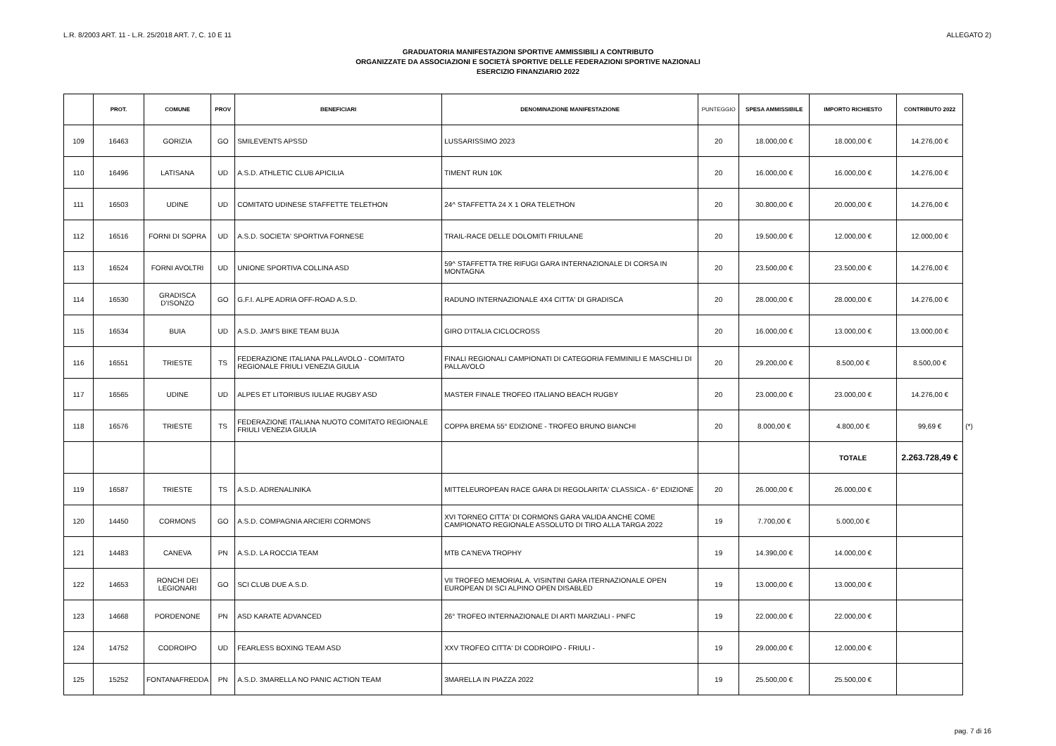L.R. 8/2003 ART. 11 - L.R. 25/2018 ART. 7, C. 10 E 11 ALLEGATO 2)
GRADUATORIA MANIFESTAZIONI SPORTIVE AMMISSIBILI A CONTRIBUTO
ORGANIZZATE DA ASSOCIAZIONI E SOCIETÀ SPORTIVE DELLE FEDERAZIONI SPORTIVE NAZIONALI
ESERCIZIO FINANZIARIO 2022
| | PROT. | COMUNE | PROV | BENEFICIARI | DENOMINAZIONE MANIFESTAZIONE | PUNTEGGIO | SPESA AMMISSIBILE | IMPORTO RICHIESTO | CONTRIBUTO 2022 | |
| 109 | 16463 | GORIZIA | GO | SMILEVENTS APSSD | LUSSARISSIMO 2023 | 20 | 18.000,00 € | 18.000,00 € | 14.276,00 € | |
| 110 | 16496 | LATISANA | UD | A.S.D. ATHLETIC CLUB APICILIA | TIMENT RUN 10K | 20 | 16.000,00 € | 16.000,00 € | 14.276,00 € | |
| 111 | 16503 | UDINE | UD | COMITATO UDINESE STAFFETTE TELETHON | 24^ STAFFETTA 24 X 1 ORA TELETHON | 20 | 30.800,00 € | 20.000,00 € | 14.276,00 € | |
| 112 | 16516 | FORNI DI SOPRA | UD | A.S.D. SOCIETA' SPORTIVA FORNESE | TRAIL-RACE DELLE DOLOMITI FRIULANE | 20 | 19.500,00 € | 12.000,00 € | 12.000,00 € | |
| 113 | 16524 | FORNI AVOLTRI | UD | UNIONE SPORTIVA COLLINA ASD | 59^ STAFFETTA TRE RIFUGI GARA INTERNAZIONALE DI CORSA IN MONTAGNA | 20 | 23.500,00 € | 23.500,00 € | 14.276,00 € | |
| 114 | 16530 | GRADISCA D'ISONZO | GO | G.F.I. ALPE ADRIA OFF-ROAD A.S.D. | RADUNO INTERNAZIONALE 4X4 CITTA' DI GRADISCA | 20 | 28.000,00 € | 28.000,00 € | 14.276,00 € | |
| 115 | 16534 | BUIA | UD | A.S.D. JAM'S BIKE TEAM BUJA | GIRO D'ITALIA CICLOCROSS | 20 | 16.000,00 € | 13.000,00 € | 13.000,00 € | |
| 116 | 16551 | TRIESTE | TS | FEDERAZIONE ITALIANA PALLAVOLO - COMITATO REGIONALE FRIULI VENEZIA GIULIA | FINALI REGIONALI CAMPIONATI DI CATEGORIA FEMMINILI E MASCHILI DI PALLAVOLO | 20 | 29.200,00 € | 8.500,00 € | 8.500,00 € | |
| 117 | 16565 | UDINE | UD | ALPES ET LITORIBUS IULIAE RUGBY ASD | MASTER FINALE TROFEO ITALIANO BEACH RUGBY | 20 | 23.000,00 € | 23.000,00 € | 14.276,00 € | |
| 118 | 16576 | TRIESTE | TS | FEDERAZIONE ITALIANA NUOTO COMITATO REGIONALE FRIULI VENEZIA GIULIA | COPPA BREMA 55° EDIZIONE - TROFEO BRUNO BIANCHI | 20 | 8.000,00 € | 4.800,00 € | 99,69 € | (*) |
| | | | | | | | | TOTALE | 2.263.728,49 € | |
| 119 | 16587 | TRIESTE | TS | A.S.D. ADRENALINIKA | MITTELEUROPEAN RACE GARA DI REGOLARITA' CLASSICA - 6° EDIZIONE | 20 | 26.000,00 € | 26.000,00 € | | |
| 120 | 14450 | CORMONS | GO | A.S.D. COMPAGNIA ARCIERI CORMONS | XVI TORNEO CITTA' DI CORMONS GARA VALIDA ANCHE COME CAMPIONATO REGIONALE ASSOLUTO DI TIRO ALLA TARGA 2022 | 19 | 7.700,00 € | 5.000,00 € | | |
| 121 | 14483 | CANEVA | PN | A.S.D. LA ROCCIA TEAM | MTB CA'NEVA TROPHY | 19 | 14.390,00 € | 14.000,00 € | | |
| 122 | 14653 | RONCHI DEI LEGIONARI | GO | SCI CLUB DUE A.S.D. | VII TROFEO MEMORIAL A. VISINTINI GARA ITERNAZIONALE OPEN EUROPEAN DI SCI ALPINO OPEN DISABLED | 19 | 13.000,00 € | 13.000,00 € | | |
| 123 | 14668 | PORDENONE | PN | ASD KARATE ADVANCED | 26° TROFEO INTERNAZIONALE DI ARTI MARZIALI - PNFC | 19 | 22.000,00 € | 22.000,00 € | | |
| 124 | 14752 | CODROIPO | UD | FEARLESS BOXING TEAM ASD | XXV TROFEO CITTA' DI CODROIPO - FRIULI - | 19 | 29.000,00 € | 12.000,00 € | | |
| 125 | 15252 | FONTANAFREDDA | PN | A.S.D. 3MARELLA NO PANIC ACTION TEAM | 3MARELLA IN PIAZZA 2022 | 19 | 25.500,00 € | 25.500,00 € | | |
pag. 7 di 16